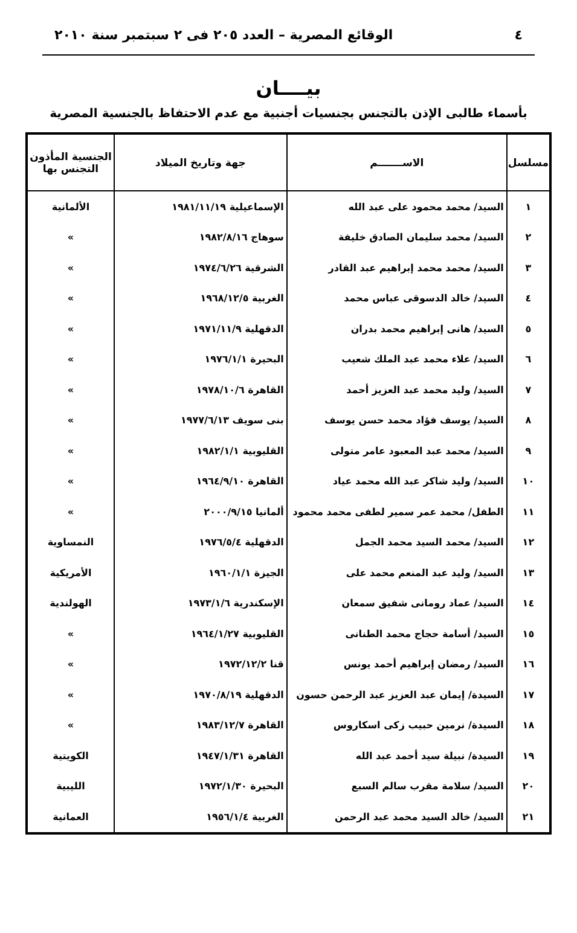٤ الوقائع المصرية – العدد ٢٠٥ فى ٢ سبتمبر سنة ٢٠١٠
بيــــان
بأسماء طالبى الإذن بالتجنس بجنسيات أجنبية مع عدم الاحتفاظ بالجنسية المصرية
| مسلسل | الاســـــــم | جهة وتاريخ الميلاد | الجنسية المأذون التجنس بها |
| --- | --- | --- | --- |
| ١ | السيد/ محمد محمود على عبد الله | الإسماعيلية ١٩٨١/١١/١٩ | الألمانية |
| ٢ | السيد/ محمد سليمان الصادق خليفة | سوهاج ١٩٨٢/٨/١٦ | » |
| ٣ | السيد/ محمد محمد إبراهيم عبد القادر | الشرقية ١٩٧٤/٦/٢٦ | » |
| ٤ | السيد/ خالد الدسوقى عباس محمد | الغربية ١٩٦٨/١٢/٥ | » |
| ٥ | السيد/ هانى إبراهيم محمد بدران | الدقهلية ١٩٧١/١١/٩ | » |
| ٦ | السيد/ علاء محمد عبد الملك شعيب | البحيرة ١٩٧٦/١/١ | » |
| ٧ | السيد/ وليد محمد عبد العزيز أحمد | القاهرة ١٩٧٨/١٠/٦ | » |
| ٨ | السيد/ يوسف فؤاد محمد حسن يوسف | بنى سويف ١٩٧٧/٦/١٣ | » |
| ٩ | السيد/ محمد عبد المعبود عامر متولى | القليوبية ١٩٨٢/١/١ | » |
| ١٠ | السيد/ وليد شاكر عبد الله محمد عياد | القاهرة ١٩٦٤/٩/١٠ | » |
| ١١ | الطفل/ محمد عمر سمير لطفى محمد محمود | ألمانيا ٢٠٠٠/٩/١٥ | » |
| ١٢ | السيد/ محمد السيد محمد الجمل | الدقهلية ١٩٧٦/٥/٤ | النمساوية |
| ١٣ | السيد/ وليد عبد المنعم محمد على | الجيزة ١٩٦٠/١/١ | الأمريكية |
| ١٤ | السيد/ عماد رومانى شفيق سمعان | الإسكندرية ١٩٧٣/١/٦ | الهولندية |
| ١٥ | السيد/ أسامة حجاج محمد الطنانى | القليوبية ١٩٦٤/١/٢٧ | » |
| ١٦ | السيد/ رمضان إبراهيم أحمد يونس | قنا ١٩٧٢/١٢/٢ | » |
| ١٧ | السيدة/ إيمان عبد العزيز عبد الرحمن حسون | الدقهلية ١٩٧٠/٨/١٩ | » |
| ١٨ | السيدة/ نرمين حبيب زكى اسكاروس | القاهرة ١٩٨٣/١٢/٧ | » |
| ١٩ | السيدة/ نبيلة سيد أحمد عبد الله | القاهرة ١٩٤٧/١/٣١ | الكويتية |
| ٢٠ | السيد/ سلامة مقرب سالم السبع | البحيرة ١٩٧٢/١/٣٠ | الليبية |
| ٢١ | السيد/ خالد السيد محمد عبد الرحمن | الغربية ١٩٥٦/١/٤ | العمانية |